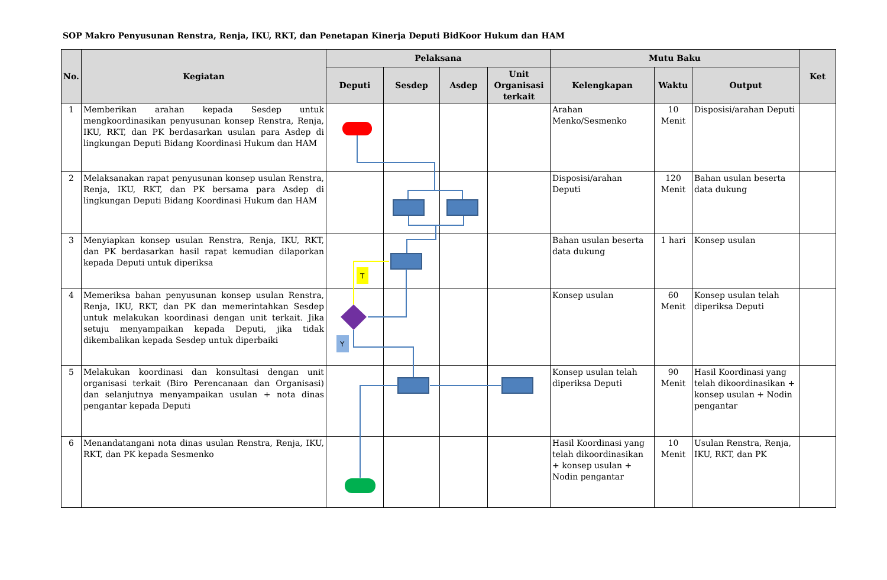SOP Makro Penyusunan Renstra, Renja, IKU, RKT, dan Penetapan Kinerja Deputi BidKoor Hukum dan HAM
| No. | Kegiatan | Pelaksana | | | | Mutu Baku | | | Ket |
| --- | --- | --- | --- | --- | --- | --- | --- | --- | --- |
| | | Deputi | Sesdep | Asdep | Unit Organisasi terkait | Kelengkapan | Waktu | Output | |
| 1 | Memberikan arahan kepada Sesdep untuk mengkoordinasikan penyusunan konsep Renstra, Renja, IKU, RKT, dan PK berdasarkan usulan para Asdep di lingkungan Deputi Bidang Koordinasi Hukum dan HAM | | | | | Arahan Menko/Sesmenko | 10 Menit | Disposisi/arahan Deputi | |
| 2 | Melaksanakan rapat penyusunan konsep usulan Renstra, Renja, IKU, RKT, dan PK bersama para Asdep di lingkungan Deputi Bidang Koordinasi Hukum dan HAM | | | | | Disposisi/arahan Deputi | 120 Menit | Bahan usulan beserta data dukung | |
| 3 | Menyiapkan konsep usulan Renstra, Renja, IKU, RKT, dan PK berdasarkan hasil rapat kemudian dilaporkan kepada Deputi untuk diperiksa | | | | | Bahan usulan beserta data dukung | 1 hari | Konsep usulan | |
| 4 | Memeriksa bahan penyusunan konsep usulan Renstra, Renja, IKU, RKT, dan PK dan memerintahkan Sesdep untuk melakukan koordinasi dengan unit terkait. Jika setuju menyampaikan kepada Deputi, jika tidak dikembalikan kepada Sesdep untuk diperbaiki | | | | | Konsep usulan | 60 Menit | Konsep usulan telah diperiksa Deputi | |
| 5 | Melakukan koordinasi dan konsultasi dengan unit organisasi terkait (Biro Perencanaan dan Organisasi) dan selanjutnya menyampaikan usulan + nota dinas pengantar kepada Deputi | | | | | Konsep usulan telah diperiksa Deputi | 90 Menit | Hasil Koordinasi yang telah dikoordinasikan + konsep usulan + Nodin pengantar | |
| 6 | Menandatangani nota dinas usulan Renstra, Renja, IKU, RKT, dan PK kepada Sesmenko | | | | | Hasil Koordinasi yang telah dikoordinasikan + konsep usulan + Nodin pengantar | 10 Menit | Usulan Renstra, Renja, IKU, RKT, dan PK | |
T
Y